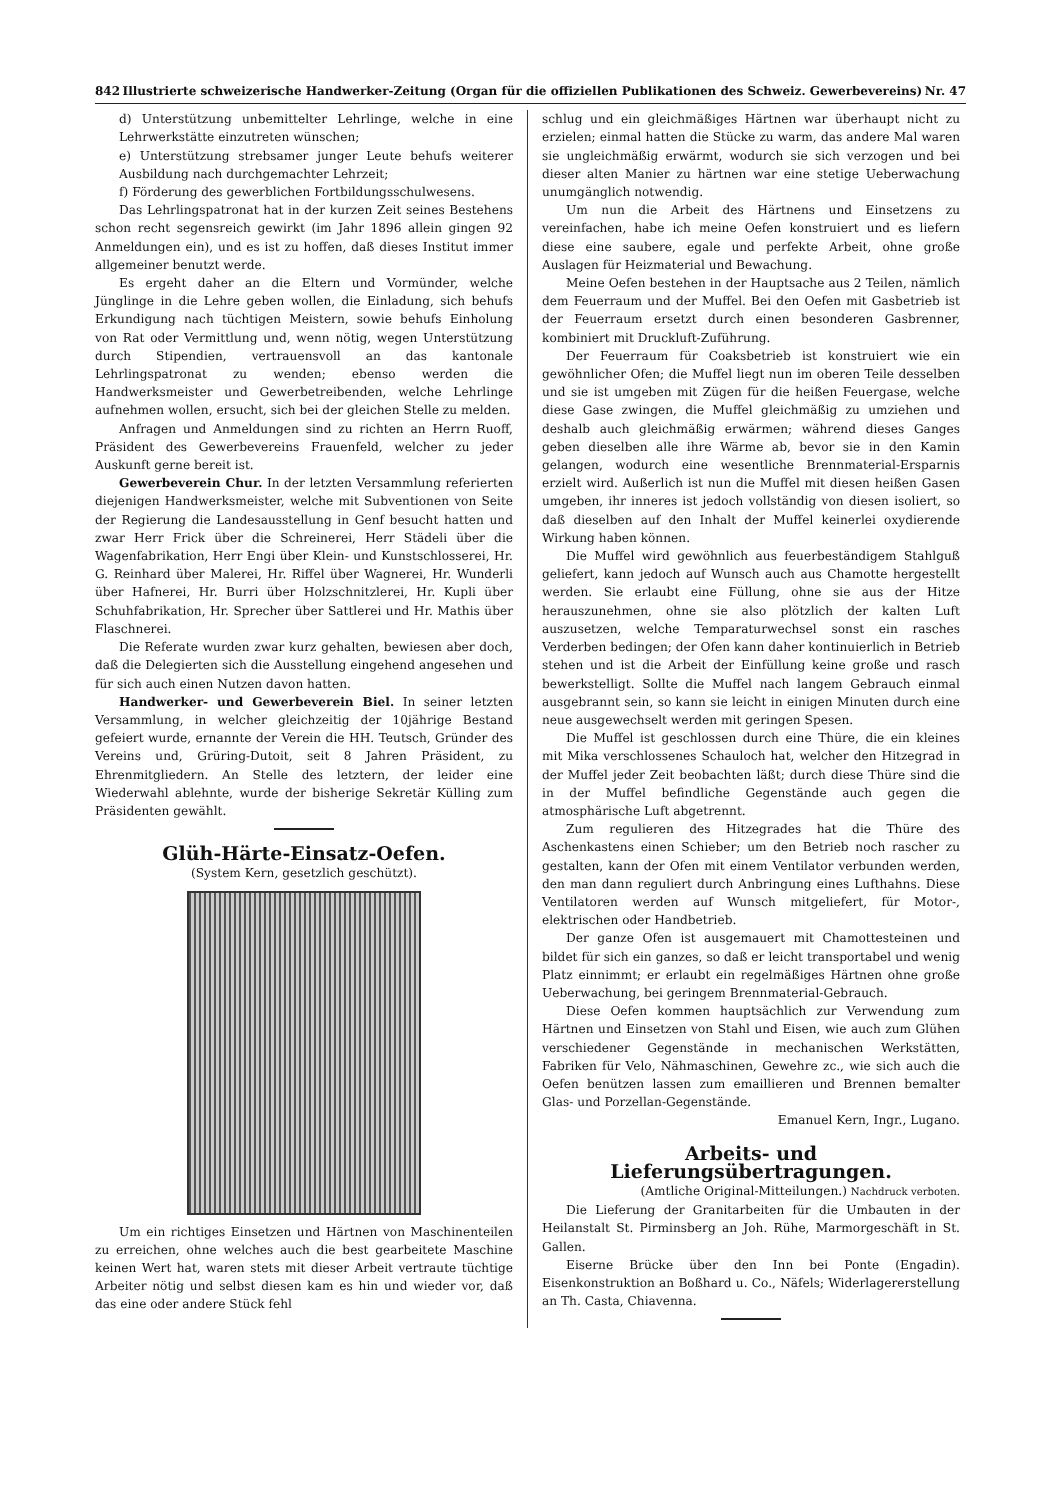842 Illustrierte schweizerische Handwerker-Zeitung (Organ für die offiziellen Publikationen des Schweiz. Gewerbevereins) Nr. 47
d) Unterstützung unbemittelter Lehrlinge, welche in eine Lehrwerkstätte einzutreten wünschen;
e) Unterstützung strebsamer junger Leute behufs weiterer Ausbildung nach durchgemachter Lehrzeit;
f) Förderung des gewerblichen Fortbildungsschulwesens.
Das Lehrlingspatronat hat in der kurzen Zeit seines Bestehens schon recht segensreich gewirkt (im Jahr 1896 allein gingen 92 Anmeldungen ein), und es ist zu hoffen, daß dieses Institut immer allgemeiner benutzt werde.
Es ergeht daher an die Eltern und Vormünder, welche Jünglinge in die Lehre geben wollen, die Einladung, sich behufs Erkundigung nach tüchtigen Meistern, sowie behufs Einholung von Rat oder Vermittlung und, wenn nötig, wegen Unterstützung durch Stipendien, vertrauensvoll an das kantonale Lehrlingspatronat zu wenden; ebenso werden die Handwerksmeister und Gewerbetreibenden, welche Lehrlinge aufnehmen wollen, ersucht, sich bei der gleichen Stelle zu melden.
Anfragen und Anmeldungen sind zu richten an Herrn Ruoff, Präsident des Gewerbevereins Frauenfeld, welcher zu jeder Auskunft gerne bereit ist.
Gewerbeverein Chur. In der letzten Versammlung referierten diejenigen Handwerksmeister, welche mit Subventionen von Seite der Regierung die Landesausstellung in Genf besucht hatten und zwar Herr Frick über die Schreinerei, Herr Städeli über die Wagenfabrikation, Herr Engi über Klein- und Kunstschlosserei, Hr. G. Reinhard über Malerei, Hr. Riffel über Wagnerei, Hr. Wunderli über Hafnerei, Hr. Burri über Holzschnitzlerei, Hr. Kupli über Schuhfabrikation, Hr. Sprecher über Sattlerei und Hr. Mathis über Flaschnerei.
Die Referate wurden zwar kurz gehalten, bewiesen aber doch, daß die Delegierten sich die Ausstellung eingehend angesehen und für sich auch einen Nutzen davon hatten.
Handwerker- und Gewerbeverein Biel. In seiner letzten Versammlung, in welcher gleichzeitig der 10jährige Bestand gefeiert wurde, ernannte der Verein die HH. Teutsch, Gründer des Vereins und, Grüring-Dutoit, seit 8 Jahren Präsident, zu Ehrenmitgliedern. An Stelle des letztern, der leider eine Wiederwahl ablehnte, wurde der bisherige Sekretär Külling zum Präsidenten gewählt.
Glüh-Härte-Einsatz-Oefen.
(System Kern, gesetzlich geschützt).
Um ein richtiges Einsetzen und Härtnen von Maschinenteilen zu erreichen, ohne welches auch die best gearbeitete Maschine keinen Wert hat, waren stets mit dieser Arbeit vertraute tüchtige Arbeiter nötig und selbst diesen kam es hin und wieder vor, daß das eine oder andere Stück fehl
schlug und ein gleichmäßiges Härtnen war überhaupt nicht zu erzielen; einmal hatten die Stücke zu warm, das andere Mal waren sie ungleichmäßig erwärmt, wodurch sie sich verzogen und bei dieser alten Manier zu härtnen war eine stetige Ueberwachung unumgänglich notwendig.
Um nun die Arbeit des Härtnens und Einsetzens zu vereinfachen, habe ich meine Oefen konstruiert und es liefern diese eine saubere, egale und perfekte Arbeit, ohne große Auslagen für Heizmaterial und Bewachung.
Meine Oefen bestehen in der Hauptsache aus 2 Teilen, nämlich dem Feuerraum und der Muffel. Bei den Oefen mit Gasbetrieb ist der Feuerraum ersetzt durch einen besonderen Gasbrenner, kombiniert mit Druckluft-Zuführung.
Der Feuerraum für Coaksbetrieb ist konstruiert wie ein gewöhnlicher Ofen; die Muffel liegt nun im oberen Teile desselben und sie ist umgeben mit Zügen für die heißen Feuergase, welche diese Gase zwingen, die Muffel gleichmäßig zu umziehen und deshalb auch gleichmäßig erwärmen; während dieses Ganges geben dieselben alle ihre Wärme ab, bevor sie in den Kamin gelangen, wodurch eine wesentliche Brennmaterial-Ersparnis erzielt wird. Außerlich ist nun die Muffel mit diesen heißen Gasen umgeben, ihr inneres ist jedoch vollständig von diesen isoliert, so daß dieselben auf den Inhalt der Muffel keinerlei oxydierende Wirkung haben können.
Die Muffel wird gewöhnlich aus feuerbeständigem Stahlguß geliefert, kann jedoch auf Wunsch auch aus Chamotte hergestellt werden. Sie erlaubt eine Füllung, ohne sie aus der Hitze herauszunehmen, ohne sie also plötzlich der kalten Luft auszusetzen, welche Temparaturwechsel sonst ein rasches Verderben bedingen; der Ofen kann daher kontinuierlich in Betrieb stehen und ist die Arbeit der Einfüllung keine große und rasch bewerkstelligt. Sollte die Muffel nach langem Gebrauch einmal ausgebrannt sein, so kann sie leicht in einigen Minuten durch eine neue ausgewechselt werden mit geringen Spesen.
Die Muffel ist geschlossen durch eine Thüre, die ein kleines mit Mika verschlossenes Schauloch hat, welcher den Hitzegrad in der Muffel jeder Zeit beobachten läßt; durch diese Thüre sind die in der Muffel befindliche Gegenstände auch gegen die atmosphärische Luft abgetrennt.
Zum regulieren des Hitzegrades hat die Thüre des Aschenkastens einen Schieber; um den Betrieb noch rascher zu gestalten, kann der Ofen mit einem Ventilator verbunden werden, den man dann reguliert durch Anbringung eines Lufthahns. Diese Ventilatoren werden auf Wunsch mitgeliefert, für Motor-, elektrischen oder Handbetrieb.
Der ganze Ofen ist ausgemauert mit Chamottesteinen und bildet für sich ein ganzes, so daß er leicht transportabel und wenig Platz einnimmt; er erlaubt ein regelmäßiges Härtnen ohne große Ueberwachung, bei geringem Brennmaterial-Gebrauch.
Diese Oefen kommen hauptsächlich zur Verwendung zum Härtnen und Einsetzen von Stahl und Eisen, wie auch zum Glühen verschiedener Gegenstände in mechanischen Werkstätten, Fabriken für Velo, Nähmaschinen, Gewehre zc., wie sich auch die Oefen benützen lassen zum emaillieren und Brennen bemalter Glas- und Porzellan-Gegenstände.
Emanuel Kern, Ingr., Lugano.
Arbeits- und Lieferungsübertragungen.
(Amtliche Original-Mitteilungen.) Nachdruck verboten.
Die Lieferung der Granitarbeiten für die Umbauten in der Heilanstalt St. Pirminsberg an Joh. Rühe, Marmorgeschäft in St. Gallen.
Eiserne Brücke über den Inn bei Ponte (Engadin). Eisenkonstruktion an Boßhard u. Co., Näfels; Widerlagererstellung an Th. Casta, Chiavenna.